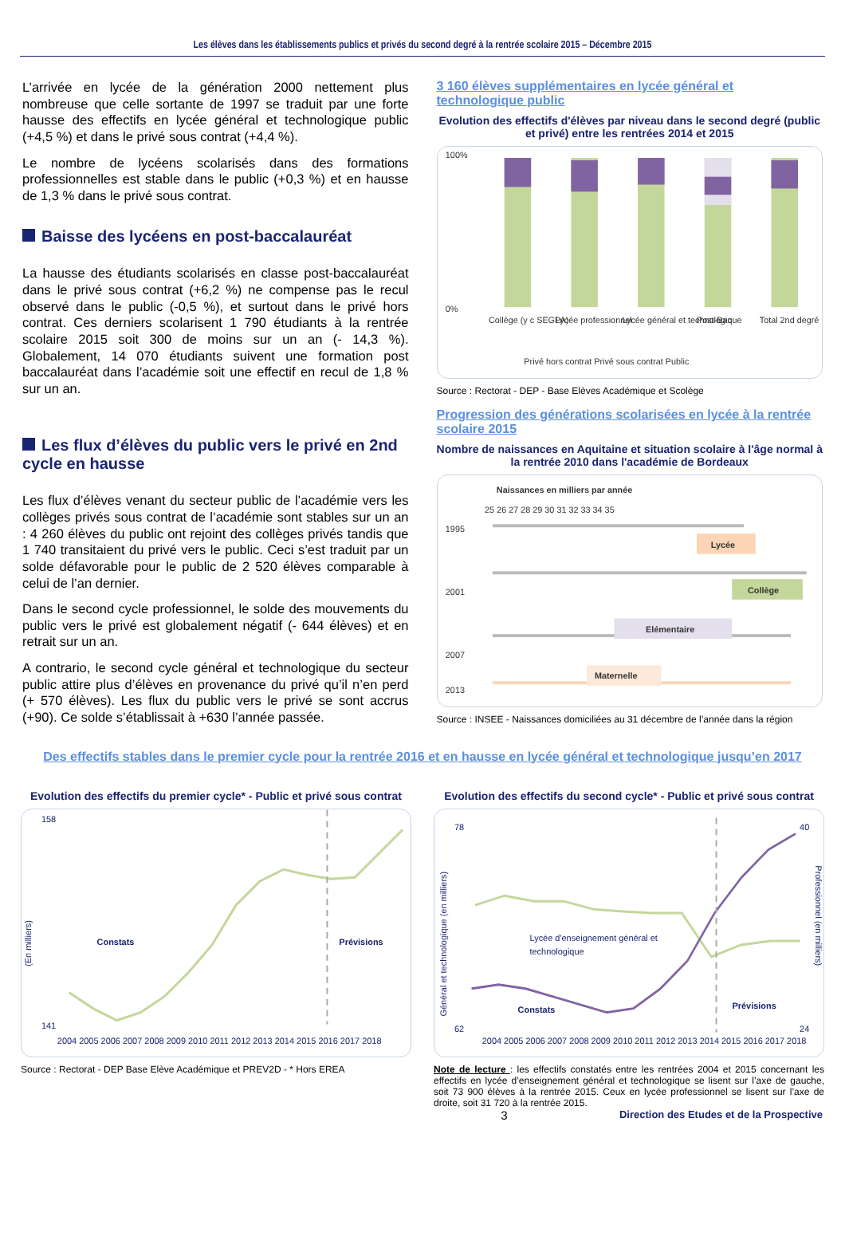Les élèves dans les établissements publics et privés du second degré à la rentrée scolaire 2015 – Décembre 2015
L’arrivée en lycée de la génération 2000 nettement plus nombreuse que celle sortante de 1997 se traduit par une forte hausse des effectifs en lycée général et technologique public (+4,5 %) et dans le privé sous contrat (+4,4 %).
Le nombre de lycéens scolarisés dans des formations professionnelles est stable dans le public (+0,3 %) et en hausse de 1,3 % dans le privé sous contrat.
Baisse des lycéens en post-baccalauréat
La hausse des étudiants scolarisés en classe post-baccalauréat dans le privé sous contrat (+6,2 %) ne compense pas le recul observé dans le public (-0,5 %), et surtout dans le privé hors contrat. Ces derniers scolarisent 1 790 étudiants à la rentrée scolaire 2015 soit 300 de moins sur un an (- 14,3 %). Globalement, 14 070 étudiants suivent une formation post baccalauréat dans l’académie soit une effectif en recul de 1,8 % sur un an.
Les flux d’élèves du public vers le privé en 2nd cycle en hausse
Les flux d’élèves venant du secteur public de l’académie vers les collèges privés sous contrat de l’académie sont stables sur un an : 4 260 élèves du public ont rejoint des collèges privés tandis que 1 740 transitaient du privé vers le public. Ceci s’est traduit par un solde défavorable pour le public de 2 520 élèves comparable à celui de l’an dernier.
Dans le second cycle professionnel, le solde des mouvements du public vers le privé est globalement négatif (- 644 élèves) et en retrait sur un an.
A contrario, le second cycle général et technologique du secteur public attire plus d’élèves en provenance du privé qu’il n’en perd (+ 570 élèves). Les flux du public vers le privé se sont accrus (+90). Ce solde s’établissait à +630 l’année passée.
3 160 élèves supplémentaires en lycée général et technologique public
Evolution des effectifs d'élèves par niveau dans le second degré (public et privé) entre les rentrées 2014 et 2015
100%
0%
Collège (y c SEGPA)
Lycée professionnel
Lycée général et technologique
Post-Bac
Total 2nd degré
Privé hors contrat Privé sous contrat Public
Source : Rectorat - DEP - Base Elèves Académique et Scolège
Progression des générations scolarisées en lycée à la rentrée scolaire 2015
Nombre de naissances en Aquitaine et situation scolaire à l'âge normal à la rentrée 2010 dans l'académie de Bordeaux
Naissances en milliers par année
25 26 27 28 29 30 31 32 33 34 35
1995
2001
2007
2013
Lycée
Collège
Elémentaire
Maternelle
Source : INSEE - Naissances domiciliées au 31 décembre de l’année dans la région
Des effectifs stables dans le premier cycle pour la rentrée 2016 et en hausse en lycée général et technologique jusqu’en 2017
Evolution des effectifs du premier cycle* - Public et privé sous contrat
158
141
(En milliers)
Constats
Prévisions
2004 2005 2006 2007 2008 2009 2010 2011 2012 2013 2014 2015 2016 2017 2018
Source : Rectorat - DEP Base Elève Académique et PREV2D - * Hors EREA
Evolution des effectifs du second cycle* - Public et privé sous contrat
78
62
40
24
Général et technologique (en milliers)
Professionnel (en milliers)
Lycée d'enseignement général et
technologique
Constats
Prévisions
2004 2005 2006 2007 2008 2009 2010 2011 2012 2013 2014 2015 2016 2017 2018
Note de lecture : les effectifs constatés entre les rentrées 2004 et 2015 concernant les effectifs en lycée d’enseignement général et technologique se lisent sur l’axe de gauche, soit 73 900 élèves à la rentrée 2015. Ceux en lycée professionnel se lisent sur l’axe de droite, soit 31 720 à la rentrée 2015.
3 Direction des Etudes et de la Prospective